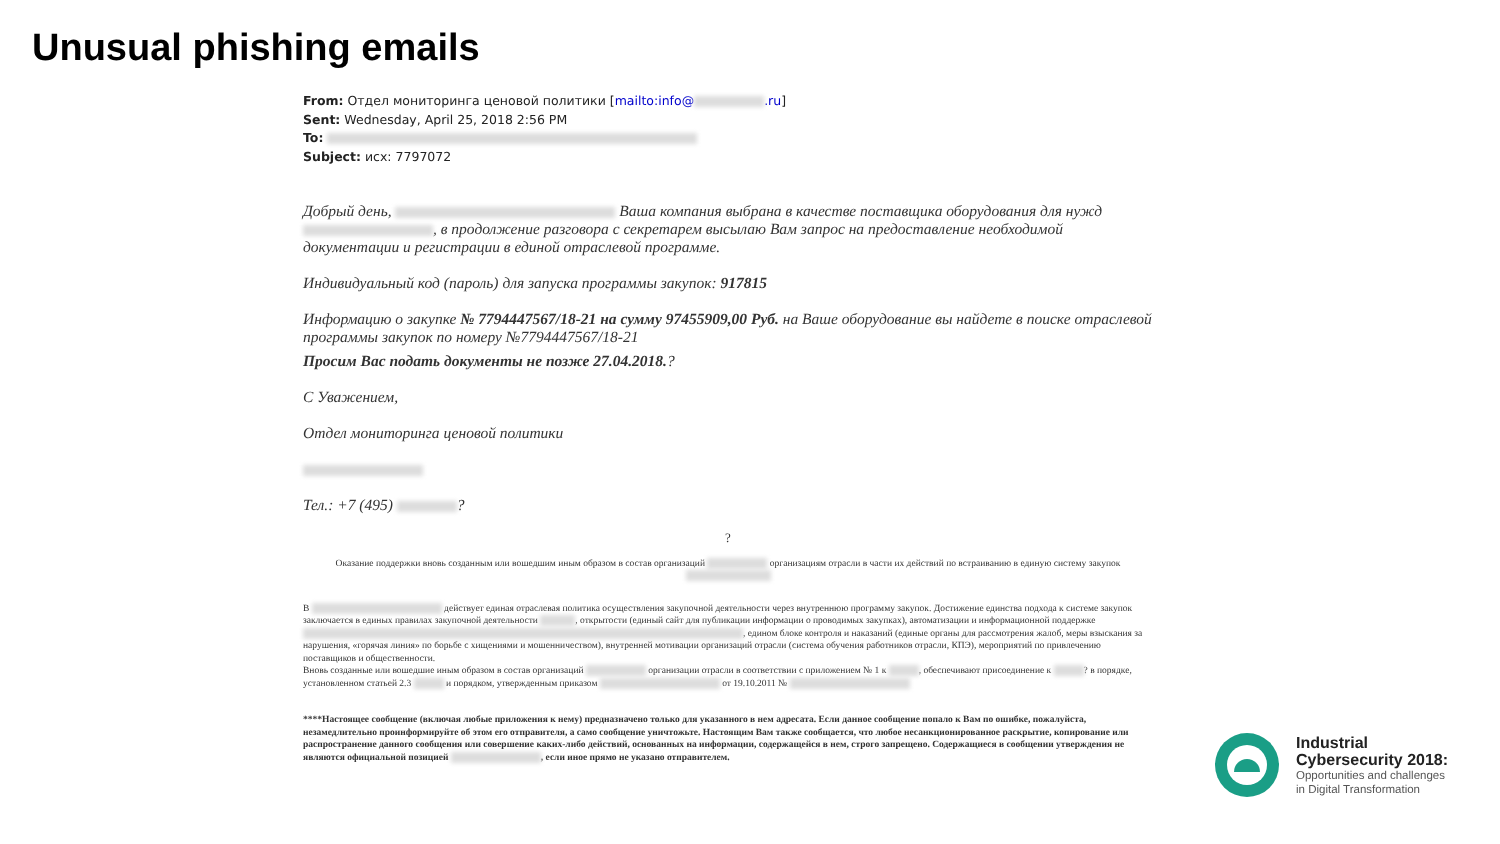Unusual phishing emails
From: Отдел мониторинга ценовой политики [mailto:info@ .ru]
Sent: Wednesday, April 25, 2018 2:56 PM
To:
Subject: исх: 7797072
Добрый день, Ваша компания выбрана в качестве поставщика оборудования для нужд , в продолжение разговора с секретарем высылаю Вам запрос на предоставление необходимой документации и регистрации в единой отраслевой программе.
Индивидуальный код (пароль) для запуска программы закупок: 917815
Информацию о закупке № 7794447567/18-21 на сумму 97455909,00 Руб. на Ваше оборудование вы найдете в поиске отраслевой программы закупок по номеру №7794447567/18-21
Просим Вас подать документы не позже 27.04.2018.?
С Уважением,
Отдел мониторинга ценовой политики
Тел.: +7 (495) ?
?
Оказание поддержки вновь созданным или вошедшим иным образом в состав организаций организациям отрасли в части их действий по встраиванию в единую систему закупок
В действует единая отраслевая политика осуществления закупочной деятельности через внутреннюю программу закупок. Достижение единства подхода к системе закупок заключается в единых правилах закупочной деятельности , открытости (единый сайт для публикации информации о проводимых закупках), автоматизации и информационной поддержке , едином блоке контроля и наказаний (единые органы для рассмотрения жалоб, меры взыскания за нарушения, «горячая линия» по борьбе с хищениями и мошенничеством), внутренней мотивации организаций отрасли (система обучения работников отрасли, КПЭ), мероприятий по привлечению поставщиков и общественности.
Вновь созданные или вошедшие иным образом в состав организаций организации отрасли в соответствии с приложением № 1 к , обеспечивают присоединение к ? в порядке, установленном статьей 2.3 и порядком, утвержденным приказом от 19.10.2011 №
****Настоящее сообщение (включая любые приложения к нему) предназначено только для указанного в нем адресата. Если данное сообщение попало к Вам по ошибке, пожалуйста, незамедлительно проинформируйте об этом его отправителя, а само сообщение уничтожьте. Настоящим Вам также сообщается, что любое несанкционированное раскрытие, копирование или распространение данного сообщения или совершение каких-либо действий, основанных на информации, содержащейся в нем, строго запрещено. Содержащиеся в сообщении утверждения не являются официальной позицией , если иное прямо не указано отправителем.
Industrial
Cybersecurity 2018:
Opportunities and challenges
in Digital Transformation